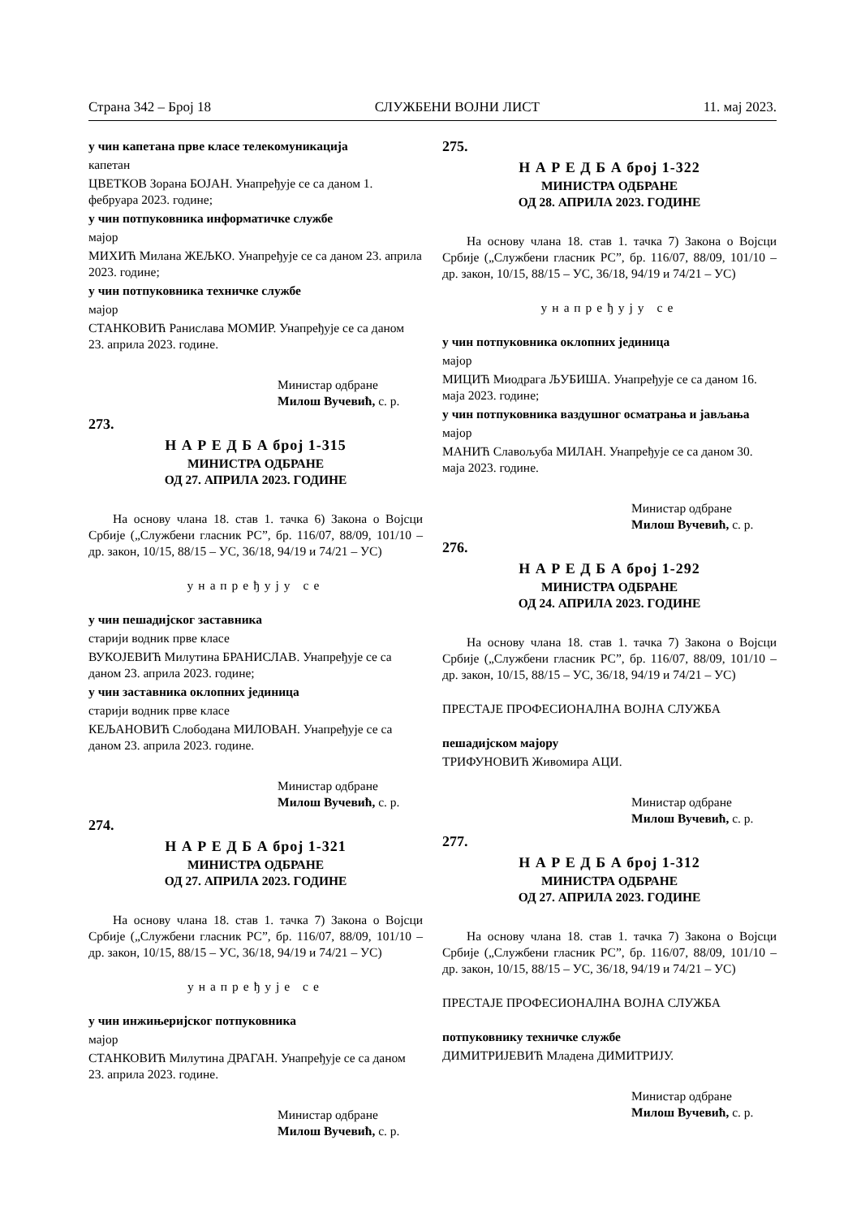Страна 342 – Број 18 СЛУЖБЕНИ ВОЈНИ ЛИСТ 11. мај 2023.
у чин капетана прве класе телекомуникација
капетан
ЦВЕТКОВ Зорана БОЈАН. Унапређује се са даном 1. фебруара 2023. године;
у чин потпуковника информатичке службе
мајор
МИХИЋ Милана ЖЕЉКО. Унапређује се са даном 23. априла 2023. године;
у чин потпуковника техничке службе
мајор
СТАНКОВИЋ Ранислава МОМИР. Унапређује се са даном 23. априла 2023. године.
Министар одбране
Милош Вучевић, с. р.
273.
Н А Р Е Д Б А број 1-315
МИНИСТРА ОДБРАНЕ
ОД 27. АПРИЛА 2023. ГОДИНЕ
На основу члана 18. став 1. тачка 6) Закона о Војсци Србије („Службени гласник РС”, бр. 116/07, 88/09, 101/10 – др. закон, 10/15, 88/15 – УС, 36/18, 94/19 и 74/21 – УС)
унапређују се
у чин пешадијског заставника
старији водник прве класе
ВУКОЈЕВИЋ Милутина БРАНИСЛАВ. Унапређује се са даном 23. априла 2023. године;
у чин заставника оклопних јединица
старији водник прве класе
КЕЉАНОВИЋ Слободана МИЛОВАН. Унапређује се са даном 23. априла 2023. године.
Министар одбране
Милош Вучевић, с. р.
274.
Н А Р Е Д Б А број 1-321
МИНИСТРА ОДБРАНЕ
ОД 27. АПРИЛА 2023. ГОДИНЕ
На основу члана 18. став 1. тачка 7) Закона о Војсци Србије („Службени гласник РС”, бр. 116/07, 88/09, 101/10 – др. закон, 10/15, 88/15 – УС, 36/18, 94/19 и 74/21 – УС)
унапређује се
у чин инжињеријског потпуковника
мајор
СТАНКОВИЋ Милутина ДРАГАН. Унапређује се са даном 23. априла 2023. године.
Министар одбране
Милош Вучевић, с. р.
275.
Н А Р Е Д Б А број 1-322
МИНИСТРА ОДБРАНЕ
ОД 28. АПРИЛА 2023. ГОДИНЕ
На основу члана 18. став 1. тачка 7) Закона о Војсци Србије („Службени гласник РС”, бр. 116/07, 88/09, 101/10 – др. закон, 10/15, 88/15 – УС, 36/18, 94/19 и 74/21 – УС)
унапређују се
у чин потпуковника оклопних јединица
мајор
МИЦИЋ Миодрага ЉУБИША. Унапређује се са даном 16. маја 2023. године;
у чин потпуковника ваздушног осматрања и јављања
мајор
МАНИЋ Славољуба МИЛАН. Унапређује се са даном 30. маја 2023. године.
Министар одбране
Милош Вучевић, с. р.
276.
Н А Р Е Д Б А број 1-292
МИНИСТРА ОДБРАНЕ
ОД 24. АПРИЛА 2023. ГОДИНЕ
На основу члана 18. став 1. тачка 7) Закона о Војсци Србије („Службени гласник РС”, бр. 116/07, 88/09, 101/10 – др. закон, 10/15, 88/15 – УС, 36/18, 94/19 и 74/21 – УС)
ПРЕСТАЈЕ ПРОФЕСИОНАЛНА ВОЈНА СЛУЖБА
пешадијском мајору
ТРИФУНОВИЋ Живомира АЦИ.
Министар одбране
Милош Вучевић, с. р.
277.
Н А Р Е Д Б А број 1-312
МИНИСТРА ОДБРАНЕ
ОД 27. АПРИЛА 2023. ГОДИНЕ
На основу члана 18. став 1. тачка 7) Закона о Војсци Србије („Службени гласник РС”, бр. 116/07, 88/09, 101/10 – др. закон, 10/15, 88/15 – УС, 36/18, 94/19 и 74/21 – УС)
ПРЕСТАЈЕ ПРОФЕСИОНАЛНА ВОЈНА СЛУЖБА
потпуковнику техничке службе
ДИМИТРИЈЕВИЋ Младена ДИМИТРИЈУ.
Министар одбране
Милош Вучевић, с. р.